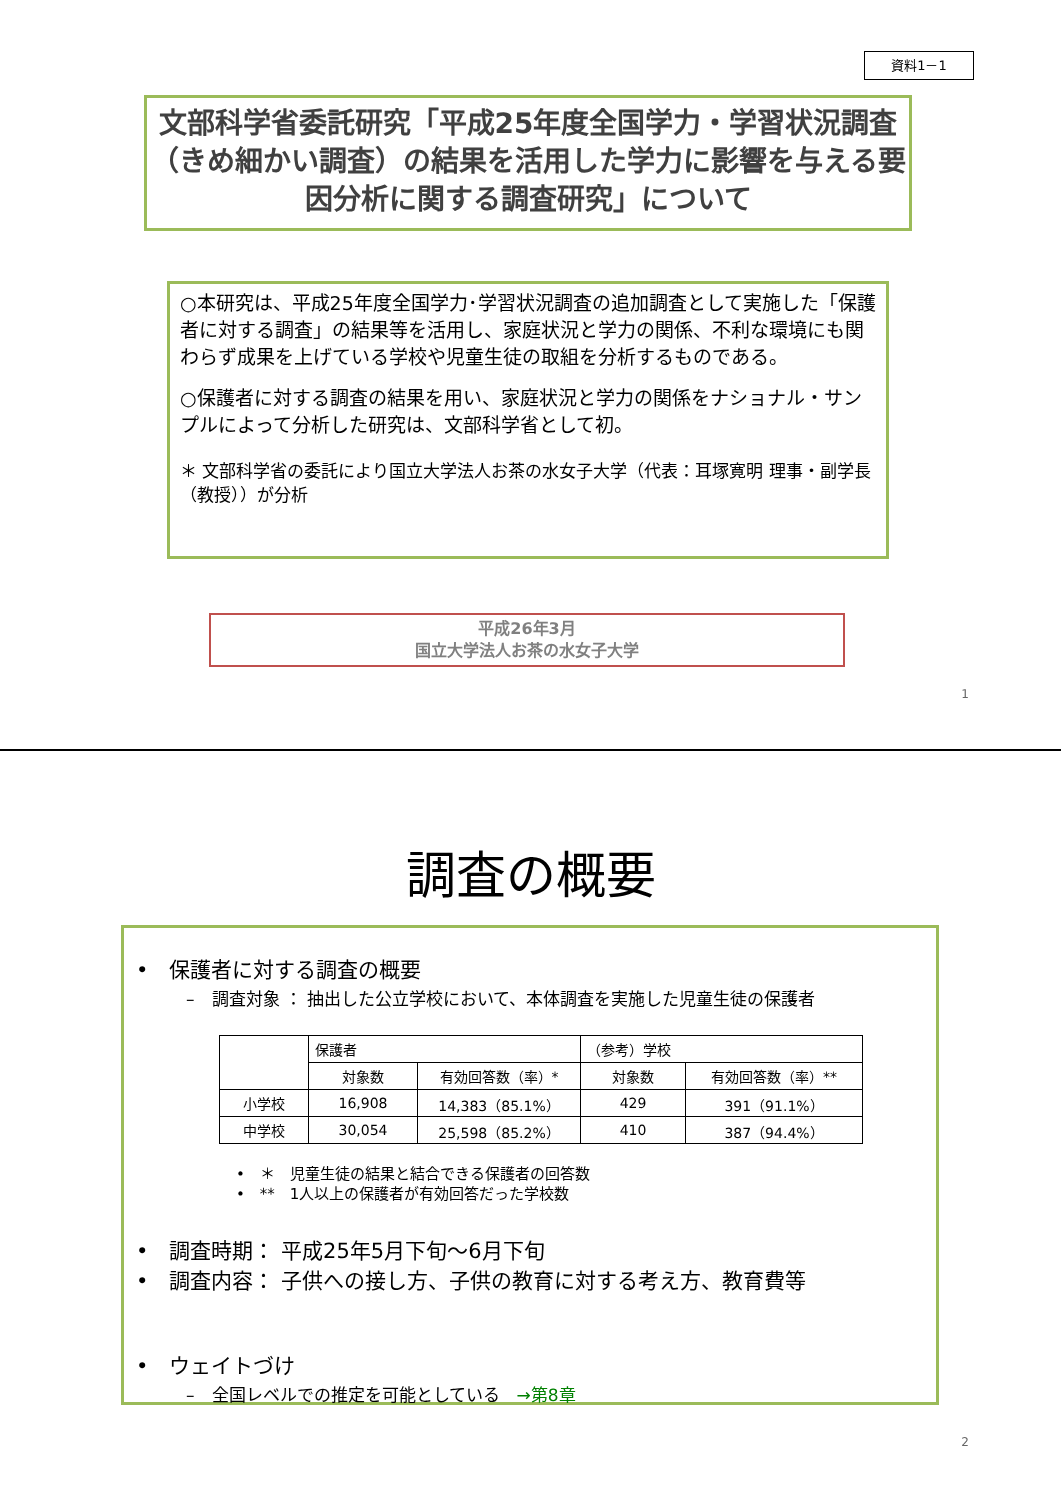資料1－1
文部科学省委託研究「平成25年度全国学力・学習状況調査（きめ細かい調査）の結果を活用した学力に影響を与える要因分析に関する調査研究」について
○本研究は、平成25年度全国学力･学習状況調査の追加調査として実施した「保護者に対する調査」の結果等を活用し、家庭状況と学力の関係、不利な環境にも関わらず成果を上げている学校や児童生徒の取組を分析するものである。
○保護者に対する調査の結果を用い、家庭状況と学力の関係をナショナル・サンプルによって分析した研究は、文部科学省として初。
＊ 文部科学省の委託により国立大学法人お茶の水女子大学（代表：耳塚寛明 理事・副学長（教授））が分析
平成26年3月
国立大学法人お茶の水女子大学
1
調査の概要
•　保護者に対する調査の概要
–　調査対象 ： 抽出した公立学校において、本体調査を実施した児童生徒の保護者
| | 保護者 | | （参考）学校 | |
| --- | --- | --- | --- | --- |
| | 対象数 | 有効回答数（率）* | 対象数 | 有効回答数（率）** |
| 小学校 | 16,908 | 14,383（85.1%） | 429 | 391（91.1%） |
| 中学校 | 30,054 | 25,598（85.2%） | 410 | 387（94.4%） |
•　＊　児童生徒の結果と結合できる保護者の回答数
•　**　1人以上の保護者が有効回答だった学校数
•　調査時期： 平成25年5月下旬～6月下旬
•　調査内容： 子供への接し方、子供の教育に対する考え方、教育費等
•　ウェイトづけ
–　全国レベルでの推定を可能としている　→第8章
2